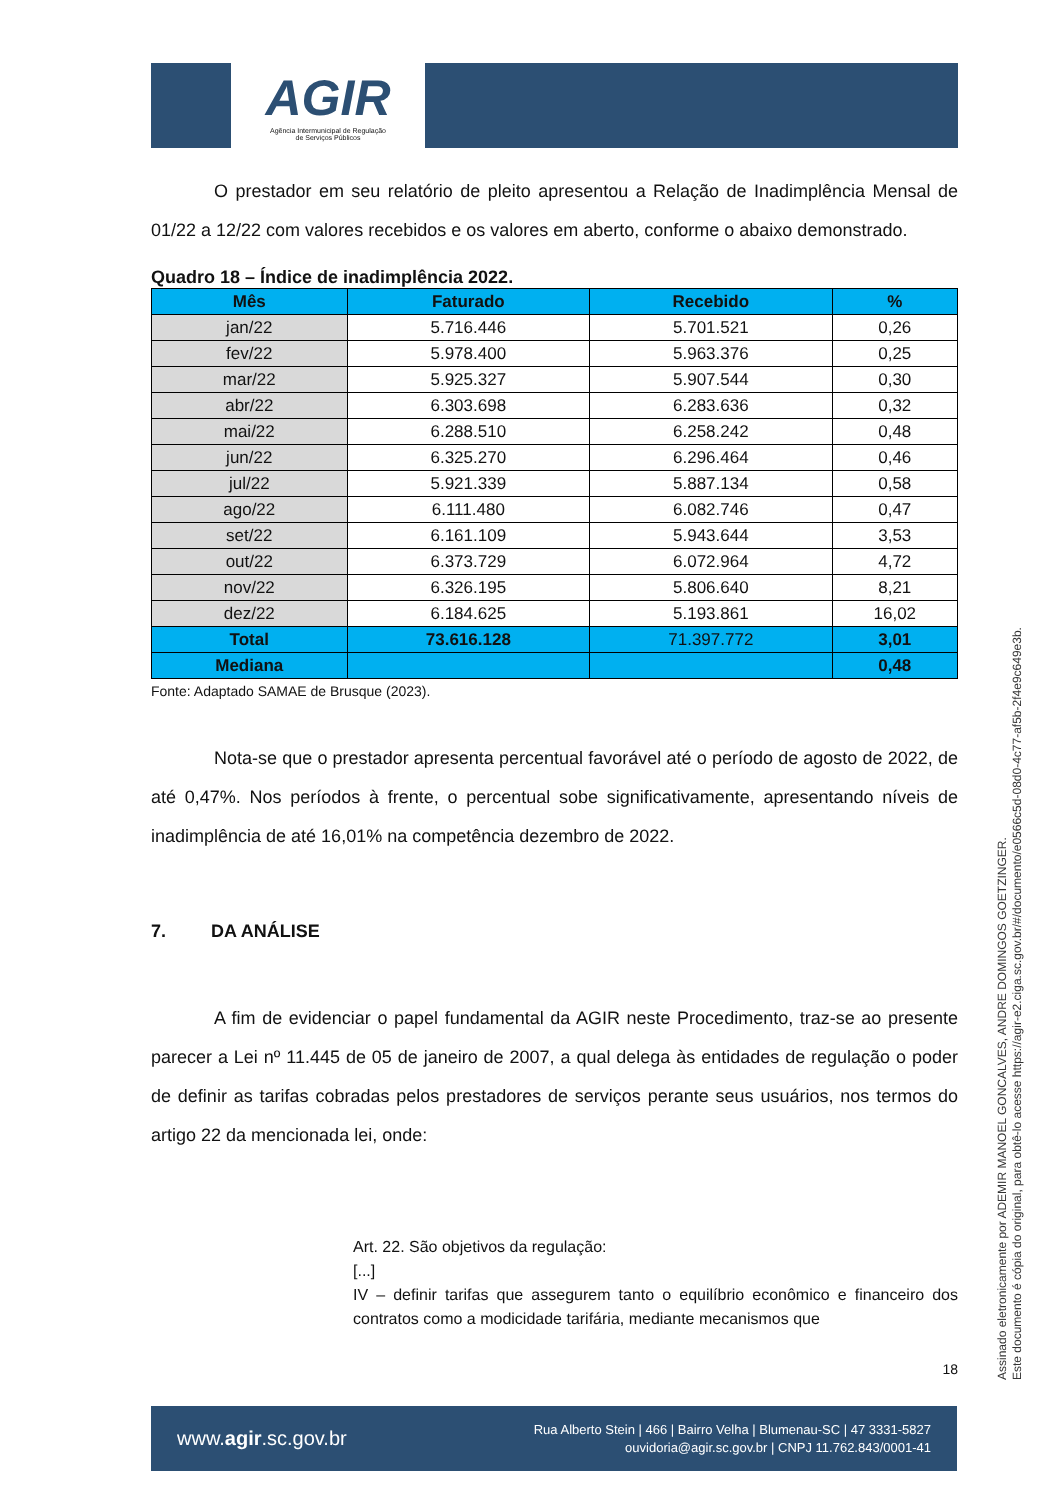AGIR
Agência Intermunicipal de Regulação
de Serviços Públicos
O prestador em seu relatório de pleito apresentou a Relação de Inadimplência Mensal de 01/22 a 12/22 com valores recebidos e os valores em aberto, conforme o abaixo demonstrado.
Quadro 18 – Índice de inadimplência 2022.
| Mês | Faturado | Recebido | % |
| --- | --- | --- | --- |
| jan/22 | 5.716.446 | 5.701.521 | 0,26 |
| fev/22 | 5.978.400 | 5.963.376 | 0,25 |
| mar/22 | 5.925.327 | 5.907.544 | 0,30 |
| abr/22 | 6.303.698 | 6.283.636 | 0,32 |
| mai/22 | 6.288.510 | 6.258.242 | 0,48 |
| jun/22 | 6.325.270 | 6.296.464 | 0,46 |
| jul/22 | 5.921.339 | 5.887.134 | 0,58 |
| ago/22 | 6.111.480 | 6.082.746 | 0,47 |
| set/22 | 6.161.109 | 5.943.644 | 3,53 |
| out/22 | 6.373.729 | 6.072.964 | 4,72 |
| nov/22 | 6.326.195 | 5.806.640 | 8,21 |
| dez/22 | 6.184.625 | 5.193.861 | 16,02 |
| Total | 73.616.128 | 71.397.772 | 3,01 |
| Mediana | | | 0,48 |
Fonte: Adaptado SAMAE de Brusque (2023).
Nota-se que o prestador apresenta percentual favorável até o período de agosto de 2022, de até 0,47%. Nos períodos à frente, o percentual sobe significativamente, apresentando níveis de inadimplência de até 16,01% na competência dezembro de 2022.
7. DA ANÁLISE
A fim de evidenciar o papel fundamental da AGIR neste Procedimento, traz-se ao presente parecer a Lei nº 11.445 de 05 de janeiro de 2007, a qual delega às entidades de regulação o poder de definir as tarifas cobradas pelos prestadores de serviços perante seus usuários, nos termos do artigo 22 da mencionada lei, onde:
Art. 22. São objetivos da regulação:
[...]
IV – definir tarifas que assegurem tanto o equilíbrio econômico e financeiro dos contratos como a modicidade tarifária, mediante mecanismos que
18
Assinado eletronicamente por ADEMIR MANOEL GONCALVES, ANDRE DOMINGOS GOETZINGER.
Este documento é cópia do original, para obtê-lo acesse https://agir-e2.ciga.sc.gov.br/#/documento/e0566c5d-08d0-4c77-af5b-2f4e9c649e3b.
www.agir.sc.gov.br Rua Alberto Stein | 466 | Bairro Velha | Blumenau-SC | 47 3331-5827
ouvidoria@agir.sc.gov.br | CNPJ 11.762.843/0001-41